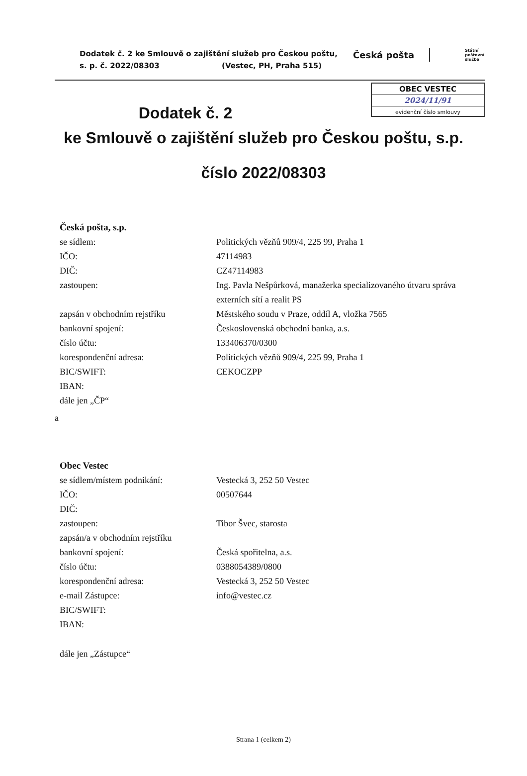Dodatek č. 2 ke Smlouvě o zajištění služeb pro Českou poštu,
s. p. č. 2022/08303 (Vestec, PH, Praha 515)
Česká pošta
Státní
poštovní
služba
OBEC VESTEC
2024/11/91
evidenční číslo smlouvy
Dodatek č. 2
ke Smlouvě o zajištění služeb pro Českou poštu, s.p.
číslo 2022/08303
Česká pošta, s.p.
se sídlem: Politických vězňů 909/4, 225 99, Praha 1
IČO: 47114983
DIČ: CZ47114983
zastoupen: Ing. Pavla Nešpůrková, manažerka specializovaného útvaru správa externích sítí a realit PS
zapsán v obchodním rejstříku Městského soudu v Praze, oddíl A, vložka 7565
bankovní spojení: Československá obchodní banka, a.s.
číslo účtu: 133406370/0300
korespondenční adresa: Politických vězňů 909/4, 225 99, Praha 1
BIC/SWIFT: CEKOCZPP
IBAN:
dále jen „ČP“
a
Obec Vestec
se sídlem/místem podnikání: Vestecká 3, 252 50 Vestec
IČO: 00507644
DIČ:
zastoupen: Tibor Švec, starosta
zapsán/a v obchodním rejstříku
bankovní spojení: Česká spořitelna, a.s.
číslo účtu: 0388054389/0800
korespondenční adresa: Vestecká 3, 252 50 Vestec
e-mail Zástupce: info@vestec.cz
BIC/SWIFT:
IBAN:
dále jen „Zástupce“
Strana 1 (celkem 2)